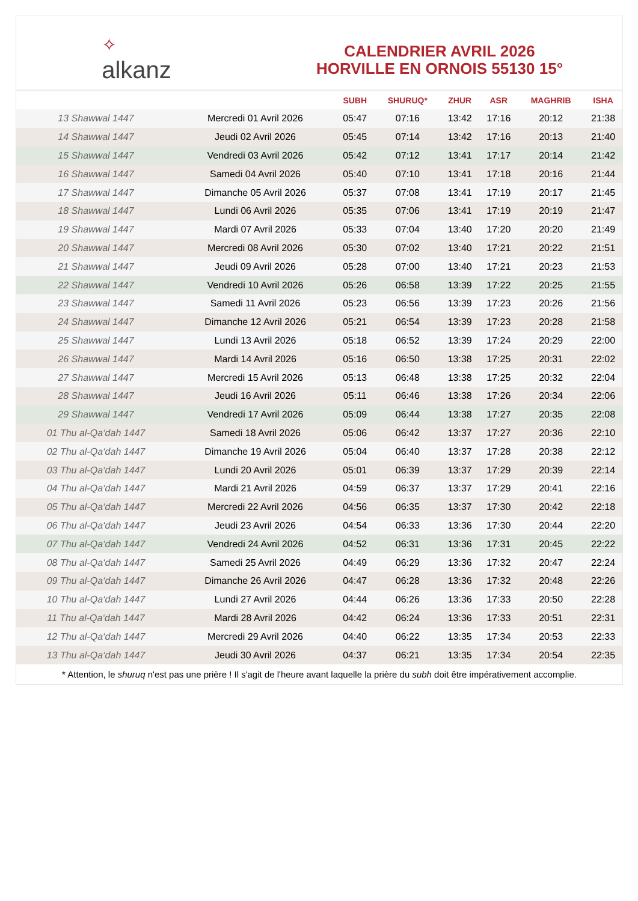✧
alkanz
CALENDRIER AVRIL 2026
HORVILLE EN ORNOIS 55130 15°
| | | SUBH | SHURUQ* | ZHUR | ASR | MAGHRIB | ISHA |
| --- | --- | --- | --- | --- | --- | --- | --- |
| 13 Shawwal 1447 | Mercredi 01 Avril 2026 | 05:47 | 07:16 | 13:42 | 17:16 | 20:12 | 21:38 |
| 14 Shawwal 1447 | Jeudi 02 Avril 2026 | 05:45 | 07:14 | 13:42 | 17:16 | 20:13 | 21:40 |
| 15 Shawwal 1447 | Vendredi 03 Avril 2026 | 05:42 | 07:12 | 13:41 | 17:17 | 20:14 | 21:42 |
| 16 Shawwal 1447 | Samedi 04 Avril 2026 | 05:40 | 07:10 | 13:41 | 17:18 | 20:16 | 21:44 |
| 17 Shawwal 1447 | Dimanche 05 Avril 2026 | 05:37 | 07:08 | 13:41 | 17:19 | 20:17 | 21:45 |
| 18 Shawwal 1447 | Lundi 06 Avril 2026 | 05:35 | 07:06 | 13:41 | 17:19 | 20:19 | 21:47 |
| 19 Shawwal 1447 | Mardi 07 Avril 2026 | 05:33 | 07:04 | 13:40 | 17:20 | 20:20 | 21:49 |
| 20 Shawwal 1447 | Mercredi 08 Avril 2026 | 05:30 | 07:02 | 13:40 | 17:21 | 20:22 | 21:51 |
| 21 Shawwal 1447 | Jeudi 09 Avril 2026 | 05:28 | 07:00 | 13:40 | 17:21 | 20:23 | 21:53 |
| 22 Shawwal 1447 | Vendredi 10 Avril 2026 | 05:26 | 06:58 | 13:39 | 17:22 | 20:25 | 21:55 |
| 23 Shawwal 1447 | Samedi 11 Avril 2026 | 05:23 | 06:56 | 13:39 | 17:23 | 20:26 | 21:56 |
| 24 Shawwal 1447 | Dimanche 12 Avril 2026 | 05:21 | 06:54 | 13:39 | 17:23 | 20:28 | 21:58 |
| 25 Shawwal 1447 | Lundi 13 Avril 2026 | 05:18 | 06:52 | 13:39 | 17:24 | 20:29 | 22:00 |
| 26 Shawwal 1447 | Mardi 14 Avril 2026 | 05:16 | 06:50 | 13:38 | 17:25 | 20:31 | 22:02 |
| 27 Shawwal 1447 | Mercredi 15 Avril 2026 | 05:13 | 06:48 | 13:38 | 17:25 | 20:32 | 22:04 |
| 28 Shawwal 1447 | Jeudi 16 Avril 2026 | 05:11 | 06:46 | 13:38 | 17:26 | 20:34 | 22:06 |
| 29 Shawwal 1447 | Vendredi 17 Avril 2026 | 05:09 | 06:44 | 13:38 | 17:27 | 20:35 | 22:08 |
| 01 Thu al-Qa‘dah 1447 | Samedi 18 Avril 2026 | 05:06 | 06:42 | 13:37 | 17:27 | 20:36 | 22:10 |
| 02 Thu al-Qa‘dah 1447 | Dimanche 19 Avril 2026 | 05:04 | 06:40 | 13:37 | 17:28 | 20:38 | 22:12 |
| 03 Thu al-Qa‘dah 1447 | Lundi 20 Avril 2026 | 05:01 | 06:39 | 13:37 | 17:29 | 20:39 | 22:14 |
| 04 Thu al-Qa‘dah 1447 | Mardi 21 Avril 2026 | 04:59 | 06:37 | 13:37 | 17:29 | 20:41 | 22:16 |
| 05 Thu al-Qa‘dah 1447 | Mercredi 22 Avril 2026 | 04:56 | 06:35 | 13:37 | 17:30 | 20:42 | 22:18 |
| 06 Thu al-Qa‘dah 1447 | Jeudi 23 Avril 2026 | 04:54 | 06:33 | 13:36 | 17:30 | 20:44 | 22:20 |
| 07 Thu al-Qa‘dah 1447 | Vendredi 24 Avril 2026 | 04:52 | 06:31 | 13:36 | 17:31 | 20:45 | 22:22 |
| 08 Thu al-Qa‘dah 1447 | Samedi 25 Avril 2026 | 04:49 | 06:29 | 13:36 | 17:32 | 20:47 | 22:24 |
| 09 Thu al-Qa‘dah 1447 | Dimanche 26 Avril 2026 | 04:47 | 06:28 | 13:36 | 17:32 | 20:48 | 22:26 |
| 10 Thu al-Qa‘dah 1447 | Lundi 27 Avril 2026 | 04:44 | 06:26 | 13:36 | 17:33 | 20:50 | 22:28 |
| 11 Thu al-Qa‘dah 1447 | Mardi 28 Avril 2026 | 04:42 | 06:24 | 13:36 | 17:33 | 20:51 | 22:31 |
| 12 Thu al-Qa‘dah 1447 | Mercredi 29 Avril 2026 | 04:40 | 06:22 | 13:35 | 17:34 | 20:53 | 22:33 |
| 13 Thu al-Qa‘dah 1447 | Jeudi 30 Avril 2026 | 04:37 | 06:21 | 13:35 | 17:34 | 20:54 | 22:35 |
* Attention, le shuruq n'est pas une prière ! Il s'agit de l'heure avant laquelle la prière du subh doit être impérativement accomplie.